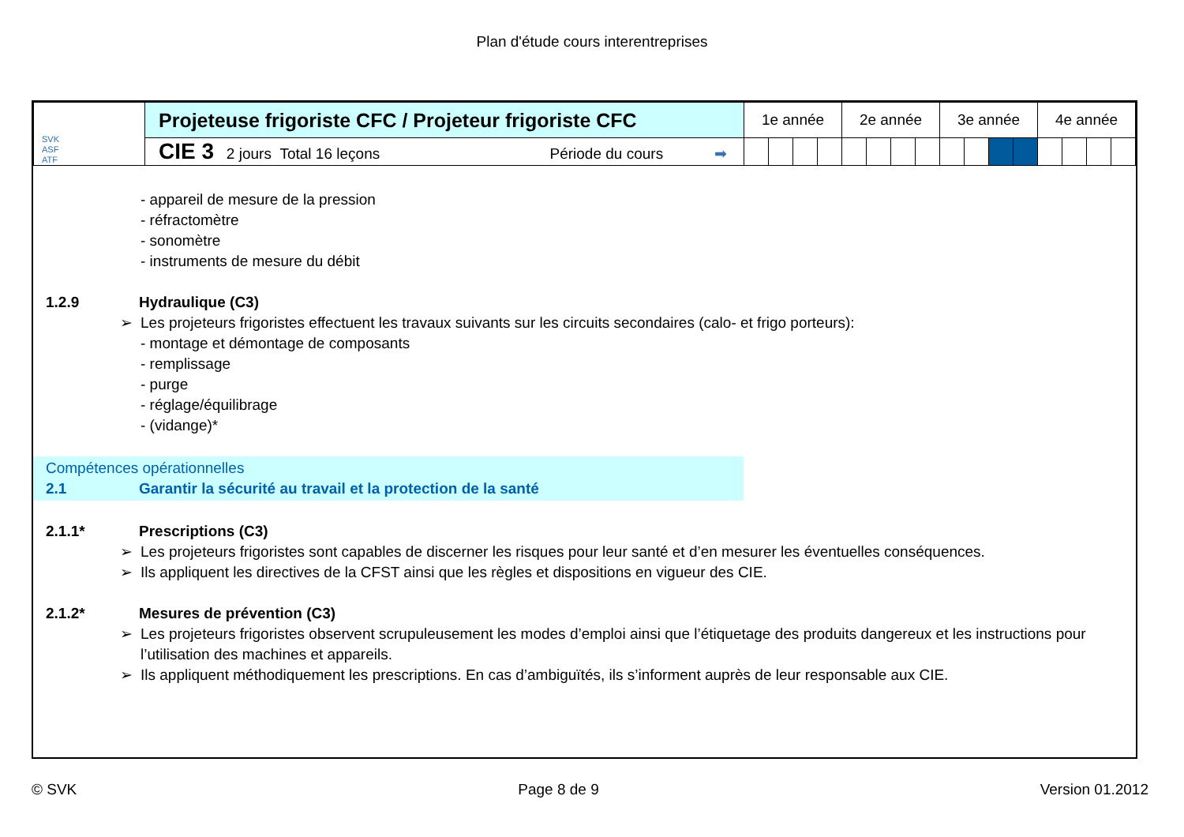Plan d'étude cours interentreprises
| SVK ASF ATF | Projeteuse frigoriste CFC / Projeteur frigoriste CFC | 1e année | | | | 2e année | | | | 3e année | | | | 4e année | | | |
| | CIE 3 2 jours Total 16 leçons Période du cours ➡ | | | | | | | | | | | | | | | | |
- appareil de mesure de la pression
- réfractomètre
- sonomètre
- instruments de mesure du débit
1.2.9 Hydraulique (C3)
➢ Les projeteurs frigoristes effectuent les travaux suivants sur les circuits secondaires (calo- et frigo porteurs):
- montage et démontage de composants
- remplissage
- purge
- réglage/équilibrage
- (vidange)*
Compétences opérationnelles
2.1 Garantir la sécurité au travail et la protection de la santé
2.1.1* Prescriptions (C3)
➢ Les projeteurs frigoristes sont capables de discerner les risques pour leur santé et d’en mesurer les éventuelles conséquences.
➢ Ils appliquent les directives de la CFST ainsi que les règles et dispositions en vigueur des CIE.
2.1.2* Mesures de prévention (C3)
➢ Les projeteurs frigoristes observent scrupuleusement les modes d’emploi ainsi que l’étiquetage des produits dangereux et les instructions pour l’utilisation des machines et appareils.
➢ Ils appliquent méthodiquement les prescriptions. En cas d’ambiguïtés, ils s’informent auprès de leur responsable aux CIE.
© SVK Page 8 de 9 Version 01.2012